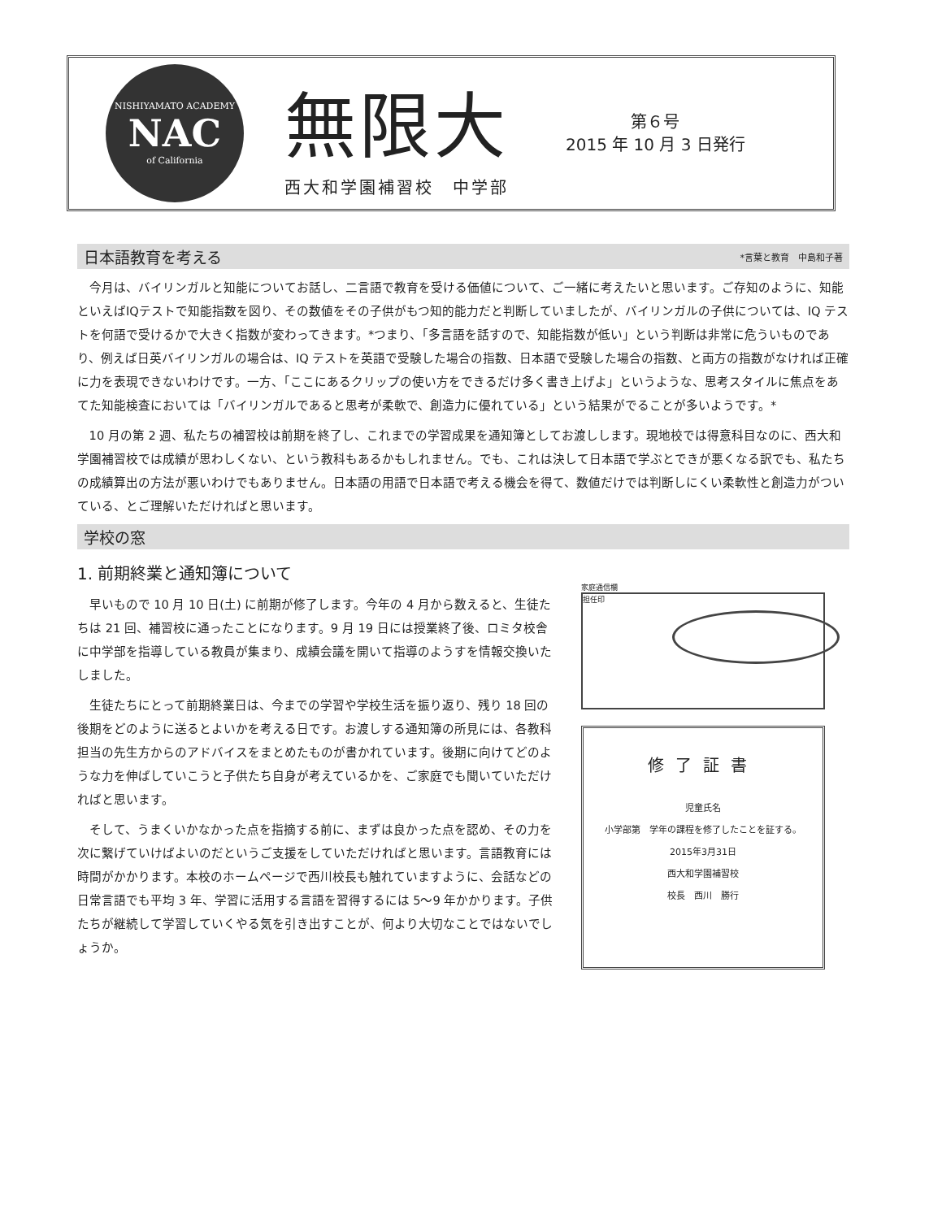NISHIYAMATO ACADEMY
NAC
of California
無限大
西大和学園補習校　中学部
第６号
2015 年 10 月 3 日発行
日本語教育を考える *言葉と教育　中島和子著
今月は、バイリンガルと知能についてお話し、二言語で教育を受ける価値について、ご一緒に考えたいと思います。ご存知のように、知能といえばIQテストで知能指数を図り、その数値をその子供がもつ知的能力だと判断していましたが、バイリンガルの子供については、IQ テストを何語で受けるかで大きく指数が変わってきます。*つまり、「多言語を話すので、知能指数が低い」という判断は非常に危ういものであり、例えば日英バイリンガルの場合は、IQ テストを英語で受験した場合の指数、日本語で受験した場合の指数、と両方の指数がなければ正確に力を表現できないわけです。一方、「ここにあるクリップの使い方をできるだけ多く書き上げよ」というような、思考スタイルに焦点をあてた知能検査においては「バイリンガルであると思考が柔軟で、創造力に優れている」という結果がでることが多いようです。*
10 月の第 2 週、私たちの補習校は前期を終了し、これまでの学習成果を通知簿としてお渡しします。現地校では得意科目なのに、西大和学園補習校では成績が思わしくない、という教科もあるかもしれません。でも、これは決して日本語で学ぶとできが悪くなる訳でも、私たちの成績算出の方法が悪いわけでもありません。日本語の用語で日本語で考える機会を得て、数値だけでは判断しにくい柔軟性と創造力がついている、とご理解いただければと思います。
学校の窓
1. 前期終業と通知簿について
早いもので 10 月 10 日(土) に前期が修了します。今年の 4 月から数えると、生徒たちは 21 回、補習校に通ったことになります。9 月 19 日には授業終了後、ロミタ校舎に中学部を指導している教員が集まり、成績会議を開いて指導のようすを情報交換いたしました。
生徒たちにとって前期終業日は、今までの学習や学校生活を振り返り、残り 18 回の後期をどのように送るとよいかを考える日です。お渡しする通知簿の所見には、各教科担当の先生方からのアドバイスをまとめたものが書かれています。後期に向けてどのような力を伸ばしていこうと子供たち自身が考えているかを、ご家庭でも聞いていただければと思います。
そして、うまくいかなかった点を指摘する前に、まずは良かった点を認め、その力を次に繋げていけばよいのだというご支援をしていただければと思います。言語教育には時間がかかります。本校のホームページで西川校長も触れていますように、会話などの日常言語でも平均 3 年、学習に活用する言語を習得するには 5～9 年かかります。子供たちが継続して学習していくやる気を引き出すことが、何より大切なことではないでしょうか。
家庭通信欄
担任印
修了証書
児童氏名
小学部第　学年の課程を修了したことを証する。
2015年3月31日
西大和学園補習校
校長　西川　勝行